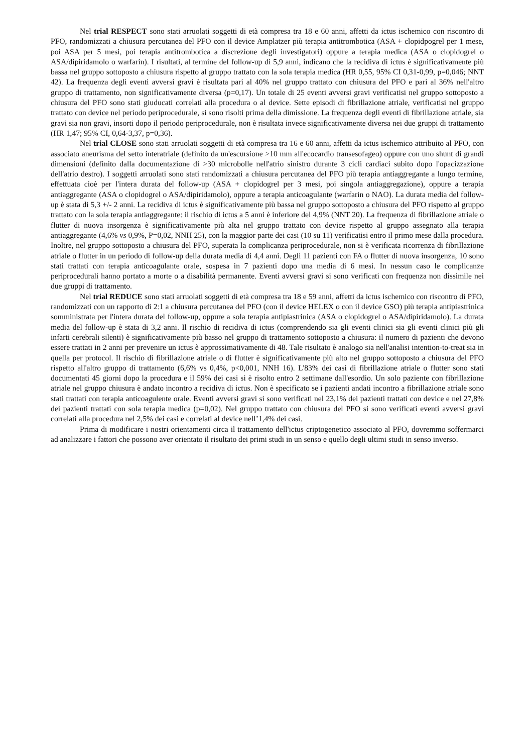Nel trial RESPECT sono stati arruolati soggetti di età compresa tra 18 e 60 anni, affetti da ictus ischemico con riscontro di PFO, randomizzati a chiusura percutanea del PFO con il device Amplatzer più terapia antitrombotica (ASA + clopidpogrel per 1 mese, poi ASA per 5 mesi, poi terapia antitrombotica a discrezione degli investigatori) oppure a terapia medica (ASA o clopidogrel o ASA/dipiridamolo o warfarin). I risultati, al termine del follow-up di 5,9 anni, indicano che la recidiva di ictus è significativamente più bassa nel gruppo sottoposto a chiusura rispetto al gruppo trattato con la sola terapia medica (HR 0,55, 95% CI 0,31-0,99, p=0,046; NNT 42). La frequenza degli eventi avversi gravi è risultata pari al 40% nel gruppo trattato con chiusura del PFO e pari al 36% nell'altro gruppo di trattamento, non significativamente diversa (p=0,17). Un totale di 25 eventi avversi gravi verificatisi nel gruppo sottoposto a chiusura del PFO sono stati giuducati correlati alla procedura o al device. Sette episodi di fibrillazione atriale, verificatisi nel gruppo trattato con device nel periodo periprocedurale, si sono risolti prima della dimissione. La frequenza degli eventi di fibrillazione atriale, sia gravi sia non gravi, insorti dopo il periodo periprocedurale, non è risultata invece significativamente diversa nei due gruppi di trattamento (HR 1,47; 95% CI, 0,64-3,37, p=0,36).
Nel trial CLOSE sono stati arruolati soggetti di età compresa tra 16 e 60 anni, affetti da ictus ischemico attribuito al PFO, con associato aneurisma del setto interatriale (definito da un'escursione >10 mm all'ecocardio transesofageo) oppure con uno shunt di grandi dimensioni (definito dalla documentazione di >30 microbolle nell'atrio sinistro durante 3 cicli cardiaci subito dopo l'opacizzazione dell'atrio destro). I soggetti arruolati sono stati randomizzati a chiusura percutanea del PFO più terapia antiaggregante a lungo termine, effettuata cioè per l'intera durata del follow-up (ASA + clopidogrel per 3 mesi, poi singola antiaggregazione), oppure a terapia antiaggregante (ASA o clopidogrel o ASA/dipiridamolo), oppure a terapia anticoagulante (warfarin o NAO). La durata media del follow-up è stata di 5,3 +/- 2 anni. La recidiva di ictus è significativamente più bassa nel gruppo sottoposto a chiusura del PFO rispetto al gruppo trattato con la sola terapia antiaggregante: il rischio di ictus a 5 anni è inferiore del 4,9% (NNT 20). La frequenza di fibrillazione atriale o flutter di nuova insorgenza è significativamente più alta nel gruppo trattato con device rispetto al gruppo assegnato alla terapia antiaggregante (4,6% vs 0,9%, P=0,02, NNH 25), con la maggior parte dei casi (10 su 11) verificatisi entro il primo mese dalla procedura. Inoltre, nel gruppo sottoposto a chiusura del PFO, superata la complicanza periprocedurale, non si è verificata ricorrenza di fibrillazione atriale o flutter in un periodo di follow-up della durata media di 4,4 anni. Degli 11 pazienti con FA o flutter di nuova insorgenza, 10 sono stati trattati con terapia anticoagulante orale, sospesa in 7 pazienti dopo una media di 6 mesi. In nessun caso le complicanze periprocedurali hanno portato a morte o a disabilità permanente. Eventi avversi gravi si sono verificati con frequenza non dissimile nei due gruppi di trattamento.
Nel trial REDUCE sono stati arruolati soggetti di età compresa tra 18 e 59 anni, affetti da ictus ischemico con riscontro di PFO, randomizzati con un rapporto di 2:1 a chiusura percutanea del PFO (con il device HELEX o con il device GSO) più terapia antipiastrinica somministrata per l'intera durata del follow-up, oppure a sola terapia antipiastrinica (ASA o clopidogrel o ASA/dipiridamolo). La durata media del follow-up è stata di 3,2 anni. Il rischio di recidiva di ictus (comprendendo sia gli eventi clinici sia gli eventi clinici più gli infarti cerebrali silenti) è significativamente più basso nel gruppo di trattamento sottoposto a chiusura: il numero di pazienti che devono essere trattati in 2 anni per prevenire un ictus è approssimativamente di 48. Tale risultato è analogo sia nell'analisi intention-to-treat sia in quella per protocol. Il rischio di fibrillazione atriale o di flutter è significativamente più alto nel gruppo sottoposto a chiusura del PFO rispetto all'altro gruppo di trattamento (6,6% vs 0,4%, p<0,001, NNH 16). L'83% dei casi di fibrillazione atriale o flutter sono stati documentati 45 giorni dopo la procedura e il 59% dei casi si è risolto entro 2 settimane dall'esordio. Un solo paziente con fibrillazione atriale nel gruppo chiusura è andato incontro a recidiva di ictus. Non è specificato se i pazienti andati incontro a fibrillazione atriale sono stati trattati con terapia anticoagulente orale. Eventi avversi gravi si sono verificati nel 23,1% dei pazienti trattati con device e nel 27,8% dei pazienti trattati con sola terapia medica (p=0,02). Nel gruppo trattato con chiusura del PFO si sono verificati eventi avversi gravi correlati alla procedura nel 2,5% dei casi e correlati al device nell’1,4% dei casi.
Prima di modificare i nostri orientamenti circa il trattamento dell'ictus criptogenetico associato al PFO, dovremmo soffermarci ad analizzare i fattori che possono aver orientato il risultato dei primi studi in un senso e quello degli ultimi studi in senso inverso.